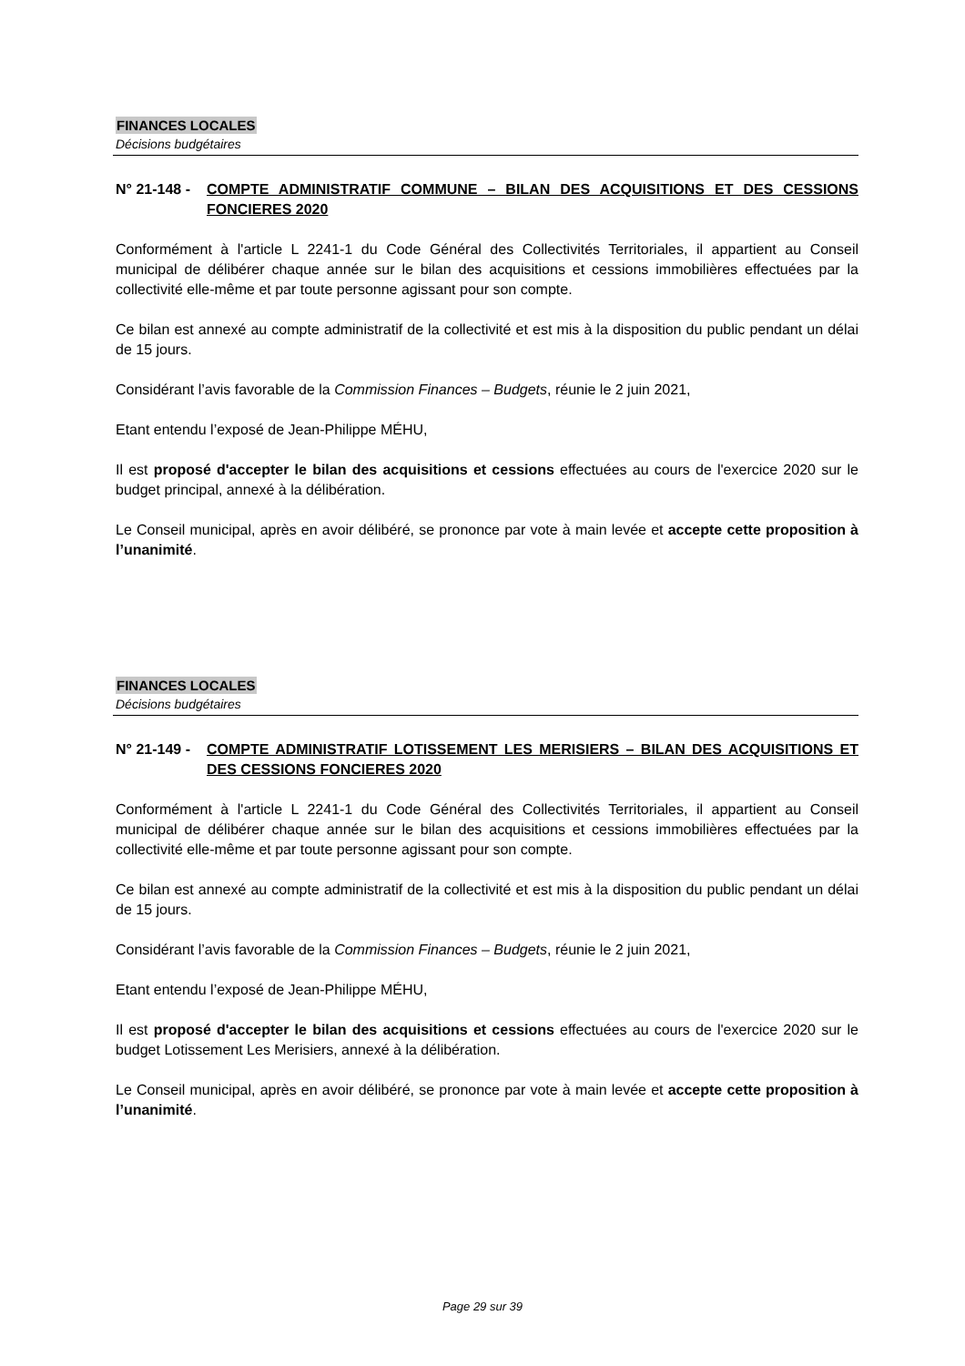FINANCES LOCALES
Décisions budgétaires
N° 21-148 - COMPTE ADMINISTRATIF COMMUNE – BILAN DES ACQUISITIONS ET DES CESSIONS FONCIERES 2020
Conformément à l'article L 2241-1 du Code Général des Collectivités Territoriales, il appartient au Conseil municipal de délibérer chaque année sur le bilan des acquisitions et cessions immobilières effectuées par la collectivité elle-même et par toute personne agissant pour son compte.
Ce bilan est annexé au compte administratif de la collectivité et est mis à la disposition du public pendant un délai de 15 jours.
Considérant l’avis favorable de la Commission Finances – Budgets, réunie le 2 juin 2021,
Etant entendu l’exposé de Jean-Philippe MÉHU,
Il est proposé d'accepter le bilan des acquisitions et cessions effectuées au cours de l'exercice 2020 sur le budget principal, annexé à la délibération.
Le Conseil municipal, après en avoir délibéré, se prononce par vote à main levée et accepte cette proposition à l’unanimité.
FINANCES LOCALES
Décisions budgétaires
N° 21-149 - COMPTE ADMINISTRATIF LOTISSEMENT LES MERISIERS – BILAN DES ACQUISITIONS ET DES CESSIONS FONCIERES 2020
Conformément à l'article L 2241-1 du Code Général des Collectivités Territoriales, il appartient au Conseil municipal de délibérer chaque année sur le bilan des acquisitions et cessions immobilières effectuées par la collectivité elle-même et par toute personne agissant pour son compte.
Ce bilan est annexé au compte administratif de la collectivité et est mis à la disposition du public pendant un délai de 15 jours.
Considérant l’avis favorable de la Commission Finances – Budgets, réunie le 2 juin 2021,
Etant entendu l’exposé de Jean-Philippe MÉHU,
Il est proposé d'accepter le bilan des acquisitions et cessions effectuées au cours de l'exercice 2020 sur le budget Lotissement Les Merisiers, annexé à la délibération.
Le Conseil municipal, après en avoir délibéré, se prononce par vote à main levée et accepte cette proposition à l’unanimité.
Page 29 sur 39